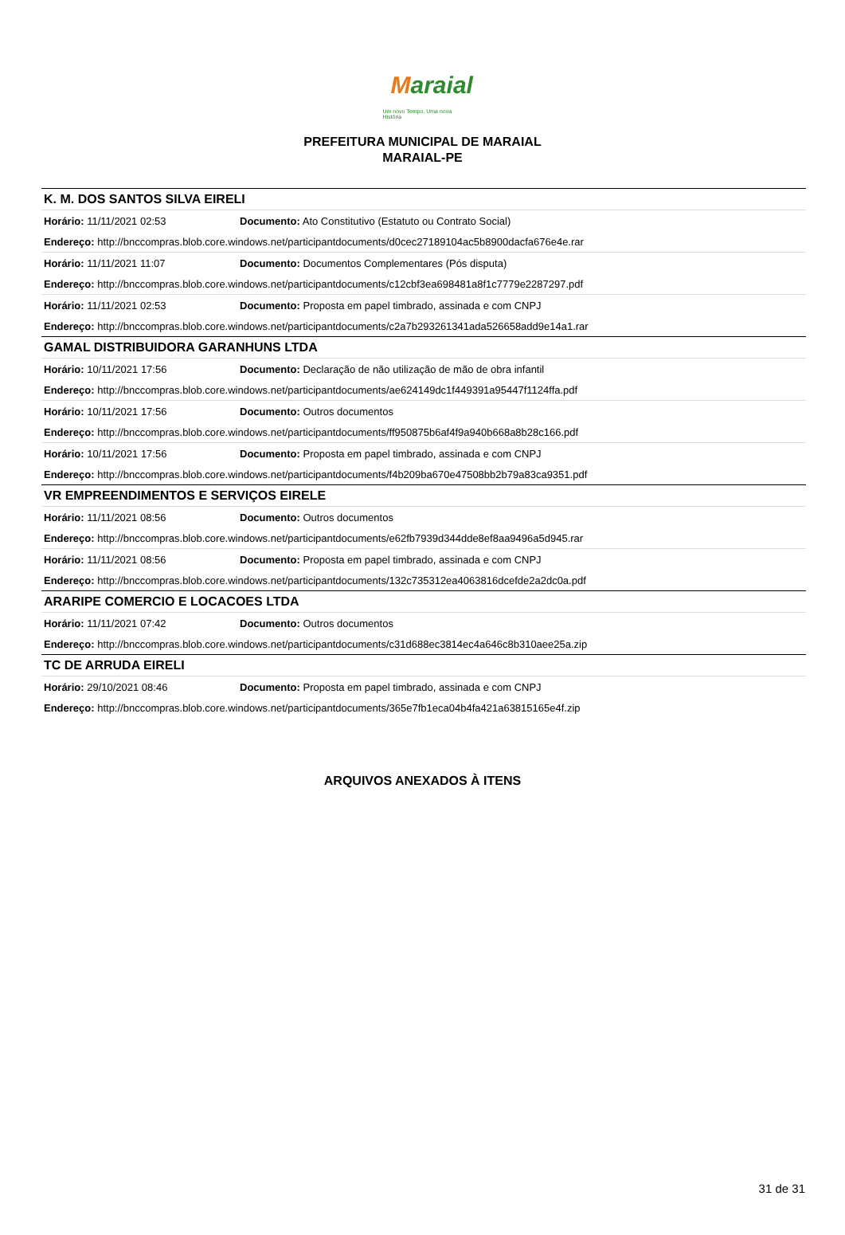Maraial
Um novo Tempo, Uma nova História
PREFEITURA MUNICIPAL DE MARAIAL
MARAIAL-PE
| K. M. DOS SANTOS SILVA EIRELI | |
| Horário: 11/11/2021 02:53 | Documento: Ato Constitutivo (Estatuto ou Contrato Social) |
| Endereço: http://bnccompras.blob.core.windows.net/participantdocuments/d0cec27189104ac5b8900dacfa676e4e.rar | |
| Horário: 11/11/2021 11:07 | Documento: Documentos Complementares (Pós disputa) |
| Endereço: http://bnccompras.blob.core.windows.net/participantdocuments/c12cbf3ea698481a8f1c7779e2287297.pdf | |
| Horário: 11/11/2021 02:53 | Documento: Proposta em papel timbrado, assinada e com CNPJ |
| Endereço: http://bnccompras.blob.core.windows.net/participantdocuments/c2a7b293261341ada526658add9e14a1.rar | |
| GAMAL DISTRIBUIDORA GARANHUNS LTDA | |
| Horário: 10/11/2021 17:56 | Documento: Declaração de não utilização de mão de obra infantil |
| Endereço: http://bnccompras.blob.core.windows.net/participantdocuments/ae624149dc1f449391a95447f1124ffa.pdf | |
| Horário: 10/11/2021 17:56 | Documento: Outros documentos |
| Endereço: http://bnccompras.blob.core.windows.net/participantdocuments/ff950875b6af4f9a940b668a8b28c166.pdf | |
| Horário: 10/11/2021 17:56 | Documento: Proposta em papel timbrado, assinada e com CNPJ |
| Endereço: http://bnccompras.blob.core.windows.net/participantdocuments/f4b209ba670e47508bb2b79a83ca9351.pdf | |
| VR EMPREENDIMENTOS E SERVIÇOS EIRELE | |
| Horário: 11/11/2021 08:56 | Documento: Outros documentos |
| Endereço: http://bnccompras.blob.core.windows.net/participantdocuments/e62fb7939d344dde8ef8aa9496a5d945.rar | |
| Horário: 11/11/2021 08:56 | Documento: Proposta em papel timbrado, assinada e com CNPJ |
| Endereço: http://bnccompras.blob.core.windows.net/participantdocuments/132c735312ea4063816dcefde2a2dc0a.pdf | |
| ARARIPE COMERCIO E LOCACOES LTDA | |
| Horário: 11/11/2021 07:42 | Documento: Outros documentos |
| Endereço: http://bnccompras.blob.core.windows.net/participantdocuments/c31d688ec3814ec4a646c8b310aee25a.zip | |
| TC DE ARRUDA EIRELI | |
| Horário: 29/10/2021 08:46 | Documento: Proposta em papel timbrado, assinada e com CNPJ |
| Endereço: http://bnccompras.blob.core.windows.net/participantdocuments/365e7fb1eca04b4fa421a63815165e4f.zip | |
ARQUIVOS ANEXADOS À ITENS
31 de 31